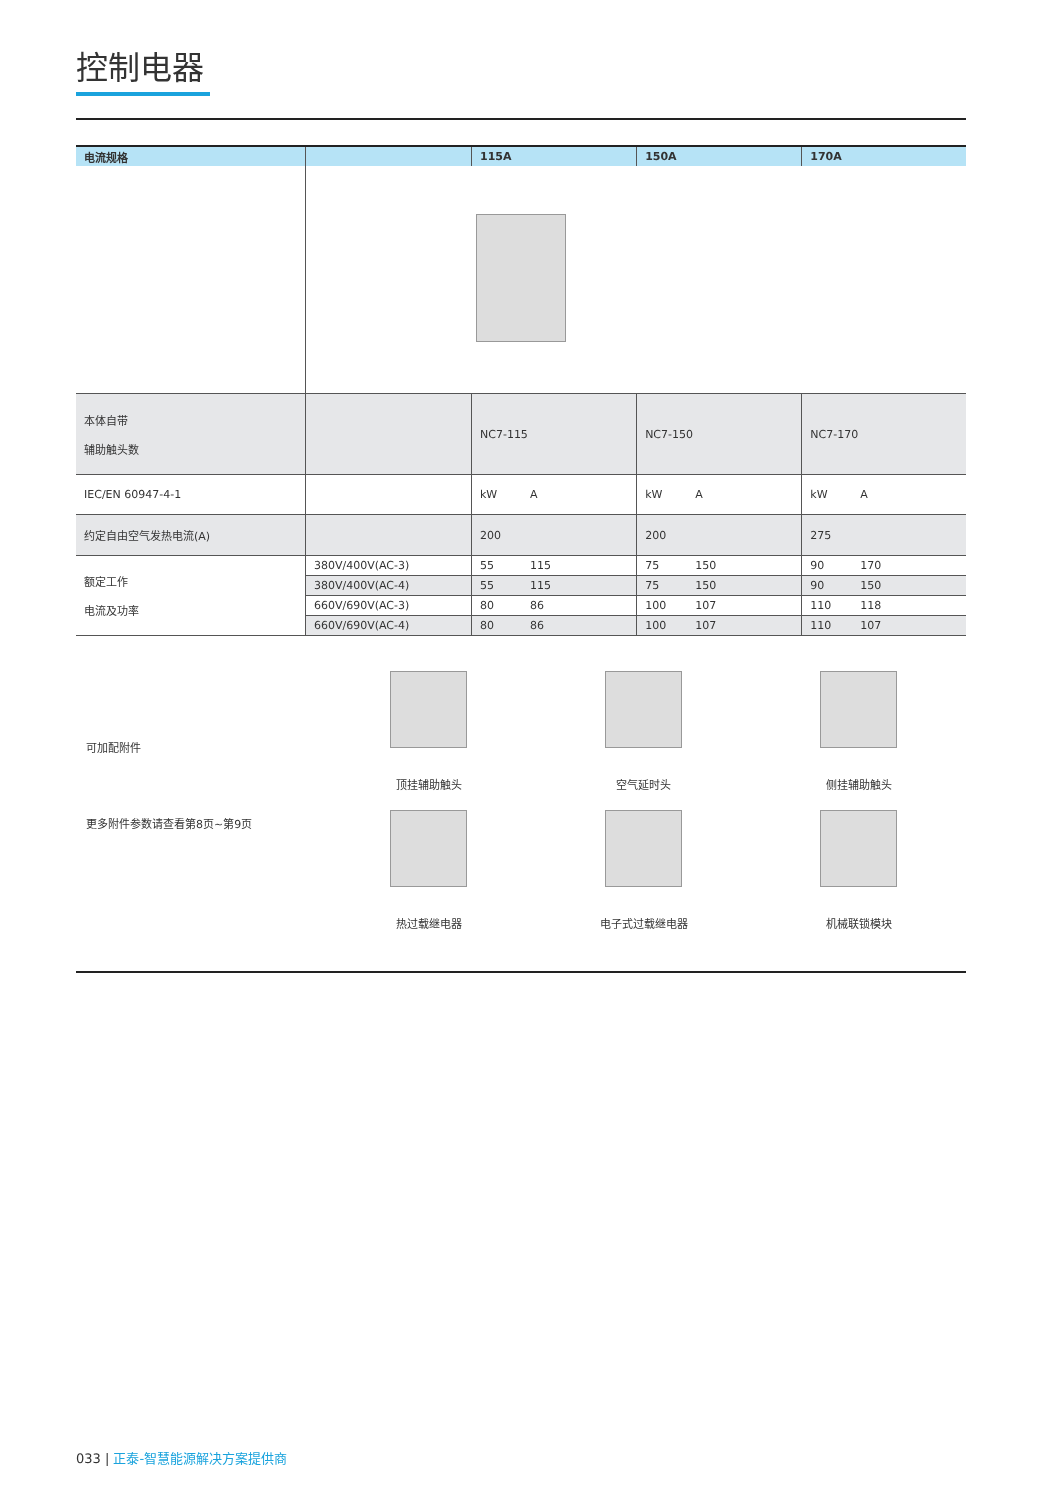控制电器
| 电流规格 | | 115A | 150A | 170A |
| --- | --- | --- | --- | --- |
| 本体自带 辅助触头数 | | NC7-115 | NC7-150 | NC7-170 |
| IEC/EN 60947-4-1 | | kW A | kW A | kW A |
| 约定自由空气发热电流(A) | | 200 | 200 | 275 |
| 额定工作 电流及功率 | 380V/400V(AC-3) | 55 115 | 75 150 | 90 170 |
| | 380V/400V(AC-4) | 55 115 | 75 150 | 90 150 |
| | 660V/690V(AC-3) | 80 86 | 100 107 | 110 118 |
| | 660V/690V(AC-4) | 80 86 | 100 107 | 110 107 |
可加配附件
更多附件参数请查看第8页~第9页
顶挂辅助触头
空气延时头
侧挂辅助触头
热过载继电器
电子式过载继电器
机械联锁模块
033 | 正泰-智慧能源解决方案提供商